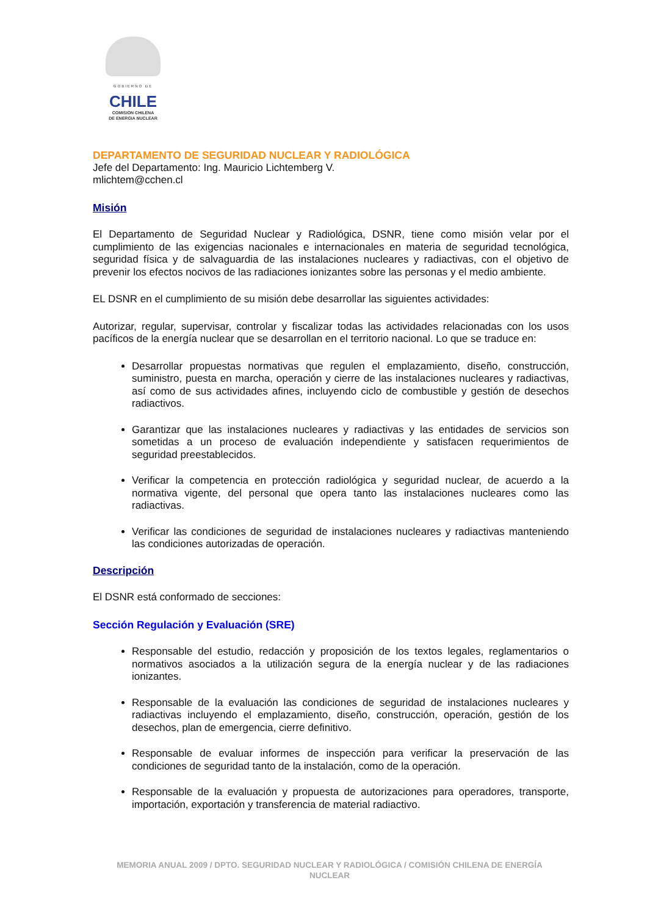GOBIERNO DE
CHILE
COMISION CHILENA
DE ENERGIA NUCLEAR
DEPARTAMENTO DE SEGURIDAD NUCLEAR Y RADIOLÓGICA
Jefe del Departamento: Ing. Mauricio Lichtemberg V.
mlichtem@cchen.cl
Misión
El Departamento de Seguridad Nuclear y Radiológica, DSNR, tiene como misión velar por el cumplimiento de las exigencias nacionales e internacionales en materia de seguridad tecnológica, seguridad física y de salvaguardia de las instalaciones nucleares y radiactivas, con el objetivo de prevenir los efectos nocivos de las radiaciones ionizantes sobre las personas y el medio ambiente.
EL DSNR en el cumplimiento de su misión debe desarrollar las siguientes actividades:
Autorizar, regular, supervisar, controlar y fiscalizar todas las actividades relacionadas con los usos pacíficos de la energía nuclear que se desarrollan en el territorio nacional. Lo que se traduce en:
Desarrollar propuestas normativas que regulen el emplazamiento, diseño, construcción, suministro, puesta en marcha, operación y cierre de las instalaciones nucleares y radiactivas, así como de sus actividades afines, incluyendo ciclo de combustible y gestión de desechos radiactivos.
Garantizar que las instalaciones nucleares y radiactivas y las entidades de servicios son sometidas a un proceso de evaluación independiente y satisfacen requerimientos de seguridad preestablecidos.
Verificar la competencia en protección radiológica y seguridad nuclear, de acuerdo a la normativa vigente, del personal que opera tanto las instalaciones nucleares como las radiactivas.
Verificar las condiciones de seguridad de instalaciones nucleares y radiactivas manteniendo las condiciones autorizadas de operación.
Descripción
El DSNR está conformado de secciones:
Sección Regulación y Evaluación (SRE)
Responsable del estudio, redacción y proposición de los textos legales, reglamentarios o normativos asociados a la utilización segura de la energía nuclear y de las radiaciones ionizantes.
Responsable de la evaluación las condiciones de seguridad de instalaciones nucleares y radiactivas incluyendo el emplazamiento, diseño, construcción, operación, gestión de los desechos, plan de emergencia, cierre definitivo.
Responsable de evaluar informes de inspección para verificar la preservación de las condiciones de seguridad tanto de la instalación, como de la operación.
Responsable de la evaluación y propuesta de autorizaciones para operadores, transporte, importación, exportación y transferencia de material radiactivo.
MEMORIA ANUAL 2009 / DPTO. SEGURIDAD NUCLEAR Y RADIOLÓGICA / COMISIÓN CHILENA DE ENERGÍA NUCLEAR